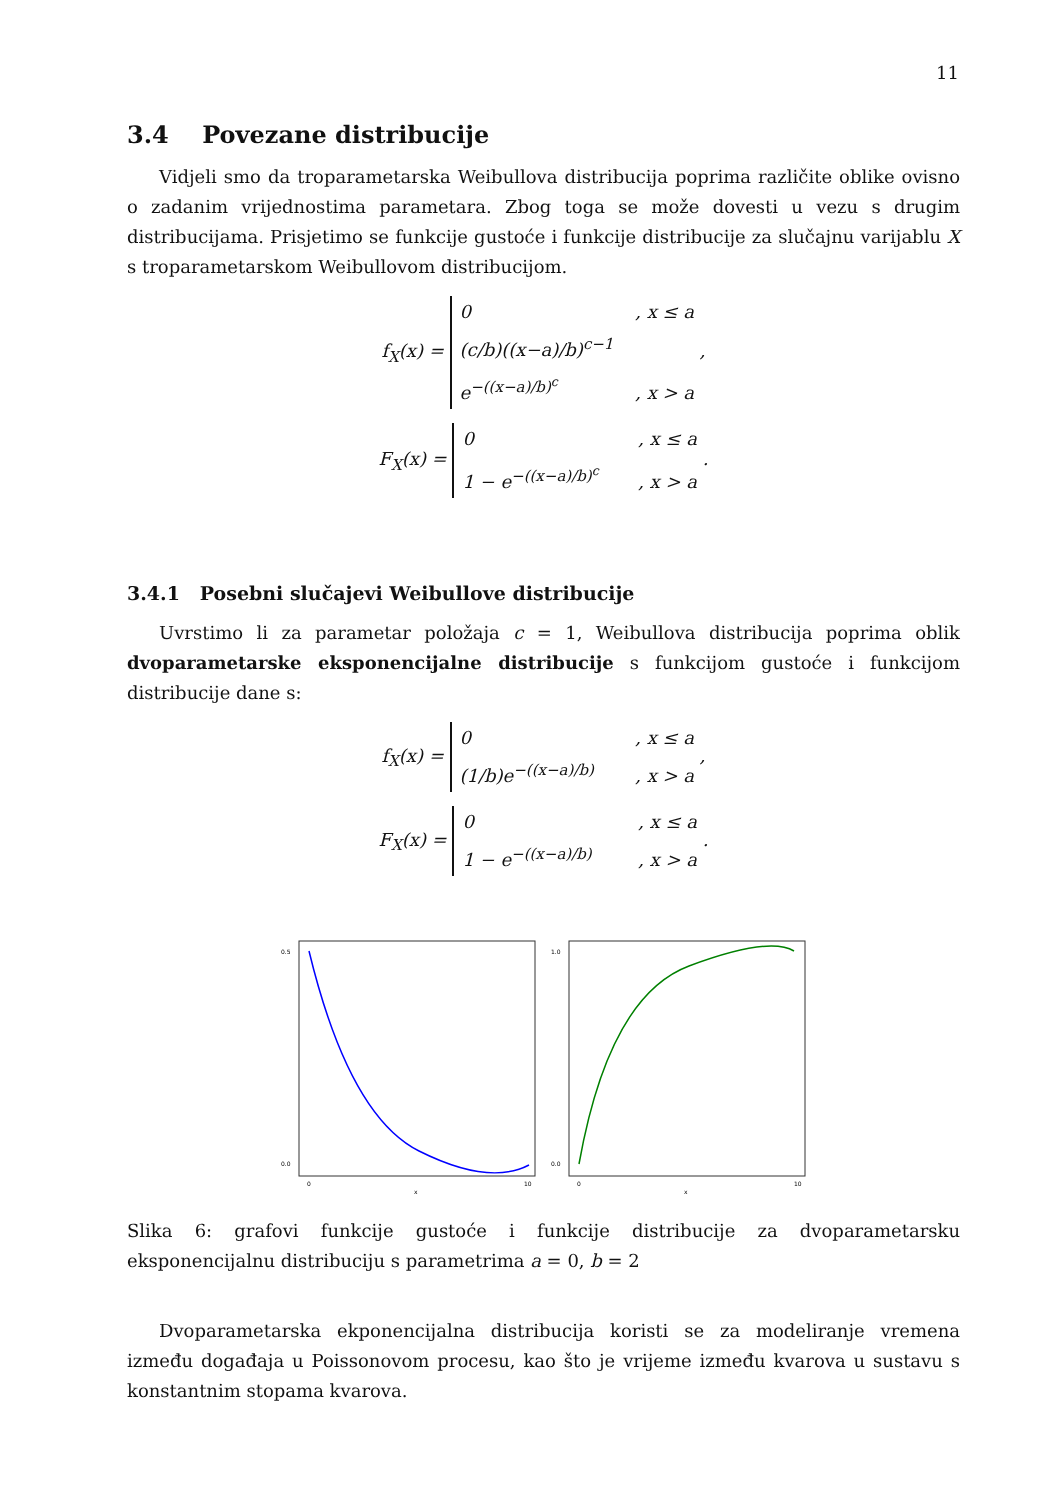11
3.4 Povezane distribucije
Vidjeli smo da troparametarska Weibullova distribucija poprima različite oblike ovisno o zadanim vrijednostima parametara. Zbog toga se može dovesti u vezu s drugim distribucijama. Prisjetimo se funkcije gustoće i funkcije distribucije za slučajnu varijablu X s troparametarskom Weibullovom distribucijom.
f<sub>X</sub>(x) = 0 , x ≤ a
(c/b)((x−a)/b)<sup>c−1</sup> e<sup>−((x−a)/b)<sup>c</sup></sup> , x > a ,
F<sub>X</sub>(x) = 0 , x ≤ a
1 − e<sup>−((x−a)/b)<sup>c</sup></sup> , x > a .
3.4.1 Posebni slučajevi Weibullove distribucije
Uvrstimo li za parametar položaja c = 1, Weibullova distribucija poprima oblik dvoparametarske eksponencijalne distribucije s funkcijom gustoće i funkcijom distribucije dane s:
f<sub>X</sub>(x) = 0 , x ≤ a
(1/b)e<sup>−((x−a)/b)</sup> , x > a ,
F<sub>X</sub>(x) = 0 , x ≤ a
1 − e<sup>−((x−a)/b)</sup> , x > a .
0.5
0.0
0
10
x
1.0
0.0
0
10
x
Slika 6: grafovi funkcije gustoće i funkcije distribucije za dvoparametarsku eksponencijalnu distribuciju s parametrima a = 0, b = 2
Dvoparametarska ekponencijalna distribucija koristi se za modeliranje vremena između događaja u Poissonovom procesu, kao što je vrijeme između kvarova u sustavu s konstantnim stopama kvarova.